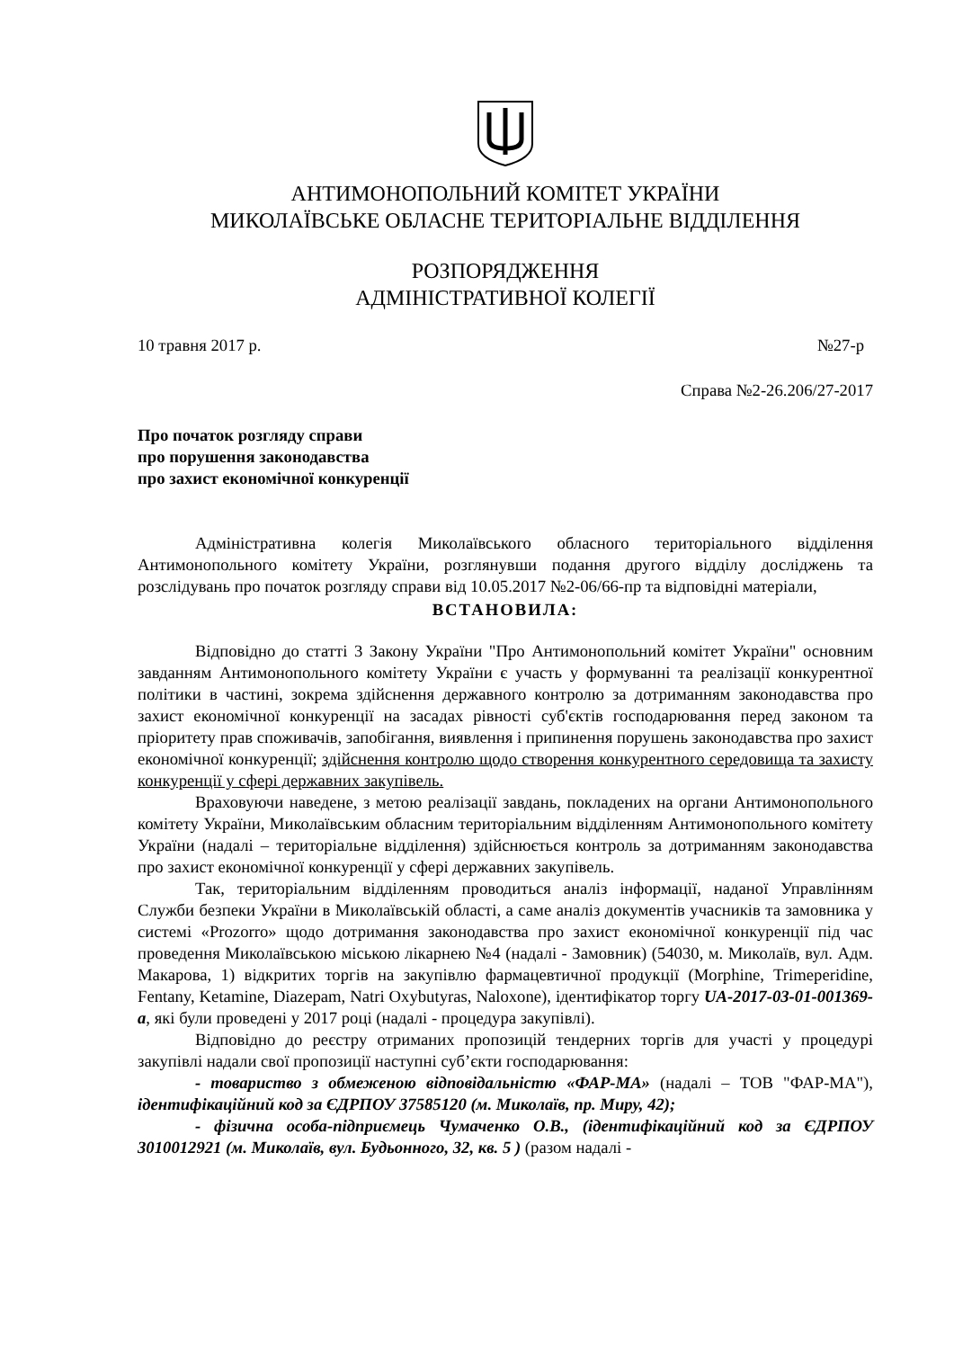АНТИМОНОПОЛЬНИЙ КОМІТЕТ УКРАЇНИ
МИКОЛАЇВСЬКЕ ОБЛАСНЕ ТЕРИТОРІАЛЬНЕ ВІДДІЛЕННЯ
РОЗПОРЯДЖЕННЯ
АДМІНІСТРАТИВНОЇ КОЛЕГІЇ
10 травня 2017 р. №27-р
Справа №2-26.206/27-2017
Про початок розгляду справи
про порушення законодавства
про захист економічної конкуренції
Адміністративна колегія Миколаївського обласного територіального відділення Антимонопольного комітету України, розглянувши подання другого відділу досліджень та розслідувань про початок розгляду справи від 10.05.2017 №2-06/66-пр та відповідні матеріали,
ВСТАНОВИЛА:
Відповідно до статті 3 Закону України "Про Антимонопольний комітет України" основним завданням Антимонопольного комітету України є участь у формуванні та реалізації конкурентної політики в частині, зокрема здійснення державного контролю за дотриманням законодавства про захист економічної конкуренції на засадах рівності суб'єктів господарювання перед законом та пріоритету прав споживачів, запобігання, виявлення і припинення порушень законодавства про захист економічної конкуренції; здійснення контролю щодо створення конкурентного середовища та захисту конкуренції у сфері державних закупівель.
Враховуючи наведене, з метою реалізації завдань, покладених на органи Антимонопольного комітету України, Миколаївським обласним територіальним відділенням Антимонопольного комітету України (надалі – територіальне відділення) здійснюється контроль за дотриманням законодавства про захист економічної конкуренції у сфері державних закупівель.
Так, територіальним відділенням проводиться аналіз інформації, наданої Управлінням Служби безпеки України в Миколаївській області, а саме аналіз документів учасників та замовника у системі «Prozorro» щодо дотримання законодавства про захист економічної конкуренції під час проведення Миколаївською міською лікарнею №4 (надалі - Замовник) (54030, м. Миколаїв, вул. Адм. Макарова, 1) відкритих торгів на закупівлю фармацевтичної продукції (Morphine, Trimeperidine, Fentany, Ketamine, Diazepam, Natri Oxybutyras, Naloxone), ідентифікатор торгу UA-2017-03-01-001369-a, які були проведені у 2017 році (надалі - процедура закупівлі).
Відповідно до реєстру отриманих пропозицій тендерних торгів для участі у процедурі закупівлі надали свої пропозиції наступні суб’єкти господарювання:
- товариство з обмеженою відповідальністю «ФАР-МА» (надалі – ТОВ "ФАР-МА"), ідентифікаційний код за ЄДРПОУ 37585120 (м. Миколаїв, пр. Миру, 42);
- фізична особа-підприємець Чумаченко О.В., (ідентифікаційний код за ЄДРПОУ 3010012921 (м. Миколаїв, вул. Будьонного, 32, кв. 5 ) (разом надалі -